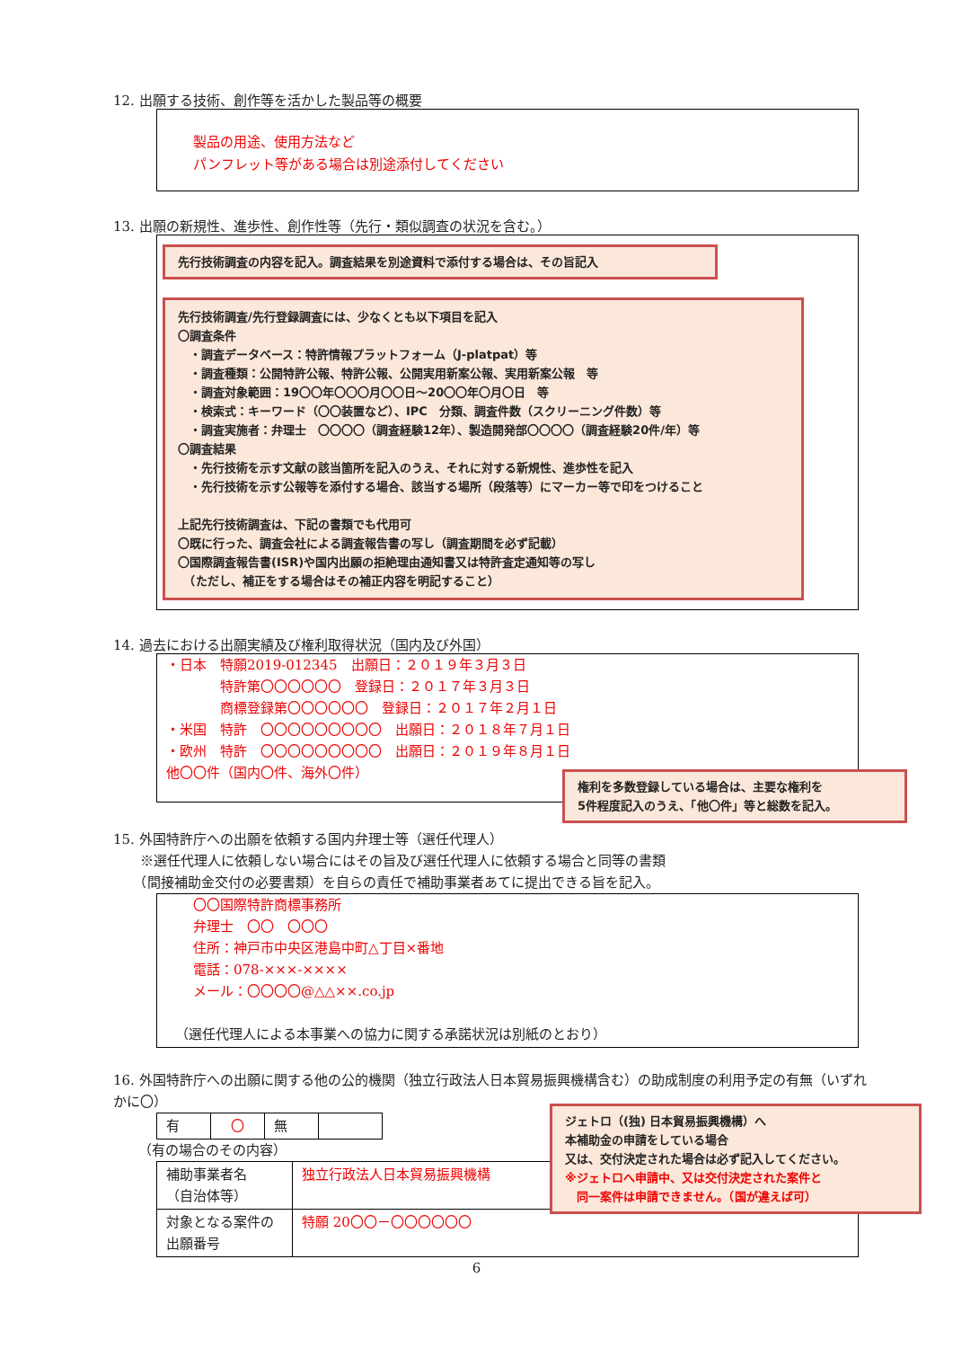12. 出願する技術、創作等を活かした製品等の概要
製品の用途、使用方法など
パンフレット等がある場合は別途添付してください
13. 出願の新規性、進歩性、創作性等（先行・類似調査の状況を含む。）
先行技術調査の内容を記入。調査結果を別途資料で添付する場合は、その旨記入
先行技術調査/先行登録調査には、少なくとも以下項目を記入
〇調査条件
　・調査データベース：特許情報プラットフォーム（J-platpat）等
　・調査種類：公開特許公報、特許公報、公開実用新案公報、実用新案公報　等
　・調査対象範囲：19〇〇年〇〇〇月〇〇日～20〇〇年〇月〇日　等
　・検索式：キーワード（〇〇装置など）、IPC　分類、調査件数（スクリーニング件数）等
　・調査実施者：弁理士　〇〇〇〇（調査経験12年）、製造開発部〇〇〇〇（調査経験20件/年）等
〇調査結果
　・先行技術を示す文献の該当箇所を記入のうえ、それに対する新規性、進歩性を記入
　・先行技術を示す公報等を添付する場合、該当する場所（段落等）にマーカー等で印をつけること
上記先行技術調査は、下記の書類でも代用可
〇既に行った、調査会社による調査報告書の写し（調査期間を必ず記載）
〇国際調査報告書(ISR)や国内出願の拒絶理由通知書又は特許査定通知等の写し
　（ただし、補正をする場合はその補正内容を明記すること）
14. 過去における出願実績及び権利取得状況（国内及び外国）
・日本　特願2019-012345　出願日：２０１９年３月３日
　　　　特許第〇〇〇〇〇〇　登録日：２０１７年３月３日
　　　　商標登録第〇〇〇〇〇〇　登録日：２０１７年２月１日
・米国　特許　〇〇〇〇〇〇〇〇〇　出願日：２０１８年７月１日
・欧州　特許　〇〇〇〇〇〇〇〇〇　出願日：２０１９年８月１日
他〇〇件（国内〇件、海外〇件）
権利を多数登録している場合は、主要な権利を
5件程度記入のうえ、「他〇件」等と総数を記入。
15. 外国特許庁への出願を依頼する国内弁理士等（選任代理人）
　　※選任代理人に依頼しない場合にはその旨及び選任代理人に依頼する場合と同等の書類
　　（間接補助金交付の必要書類）を自らの責任で補助事業者あてに提出できる旨を記入。
〇〇国際特許商標事務所
弁理士　〇〇　〇〇〇
住所：神戸市中央区港島中町△丁目×番地
電話：078-×××-××××
メール：〇〇〇〇@△△××.co.jp
（選任代理人による本事業への協力に関する承諾状況は別紙のとおり）
16. 外国特許庁への出願に関する他の公的機関（独立行政法人日本貿易振興機構含む）の助成制度の利用予定の有無（いずれかに〇）
| 有 | 〇 | 無 | |
（有の場合のその内容）
| 補助事業者名 （自治体等） | 独立行政法人日本貿易振興機構 |
| 対象となる案件の出願番号 | 特願 20〇〇－〇〇〇〇〇〇 |
ジェトロ（(独) 日本貿易振興機構）へ
本補助金の申請をしている場合
又は、交付決定された場合は必ず記入してください。
※ジェトロへ申請中、又は交付決定された案件と
　同一案件は申請できません。（国が違えば可）
6